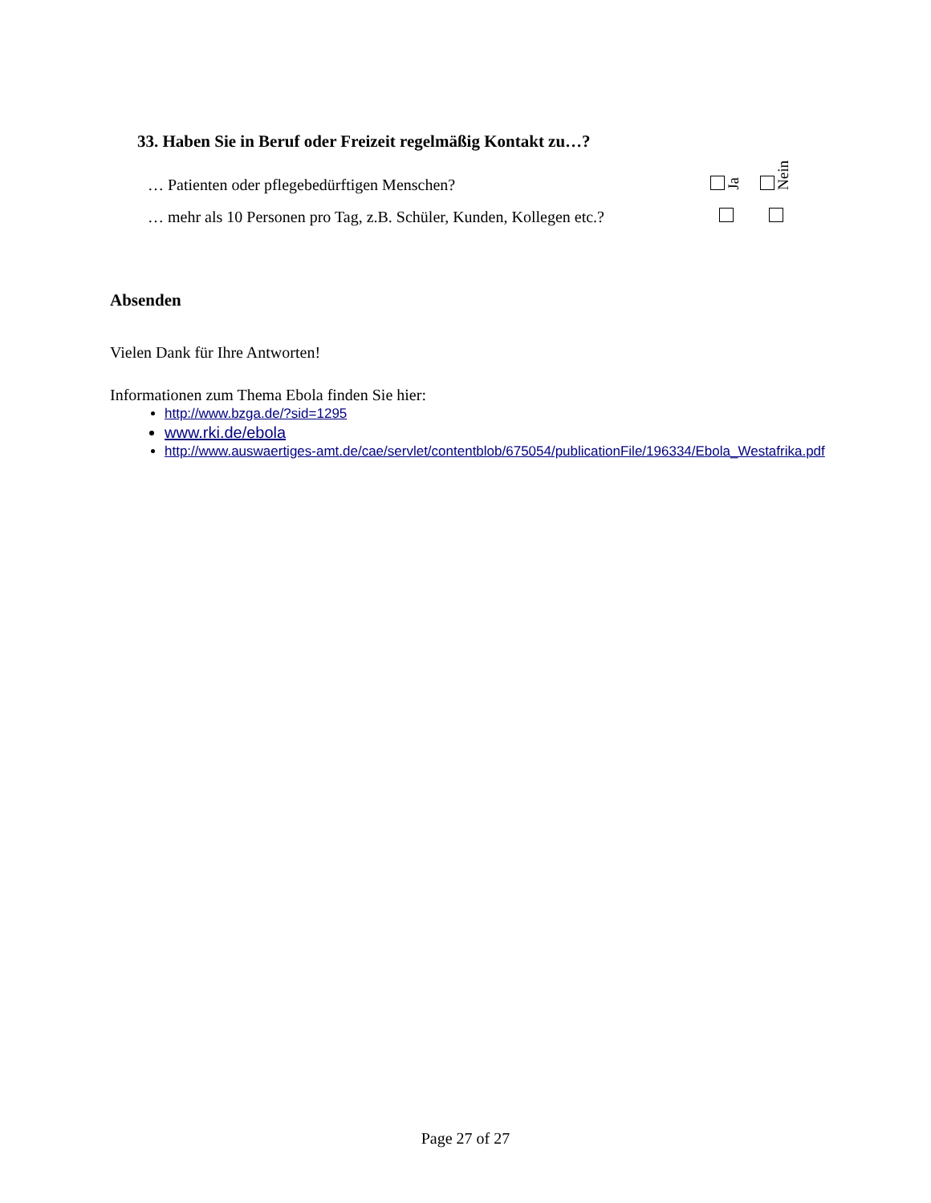33. Haben Sie in Beruf oder Freizeit regelmäßig Kontakt zu…?
| … Patienten oder pflegebedürftigen Menschen? | Ja | Nein |
| … mehr als 10 Personen pro Tag, z.B. Schüler, Kunden, Kollegen etc.? | | |
Absenden
Vielen Dank für Ihre Antworten!
Informationen zum Thema Ebola finden Sie hier:
http://www.bzga.de/?sid=1295
www.rki.de/ebola
http://www.auswaertiges-amt.de/cae/servlet/contentblob/675054/publicationFile/196334/Ebola_Westafrika.pdf
Page 27 of 27